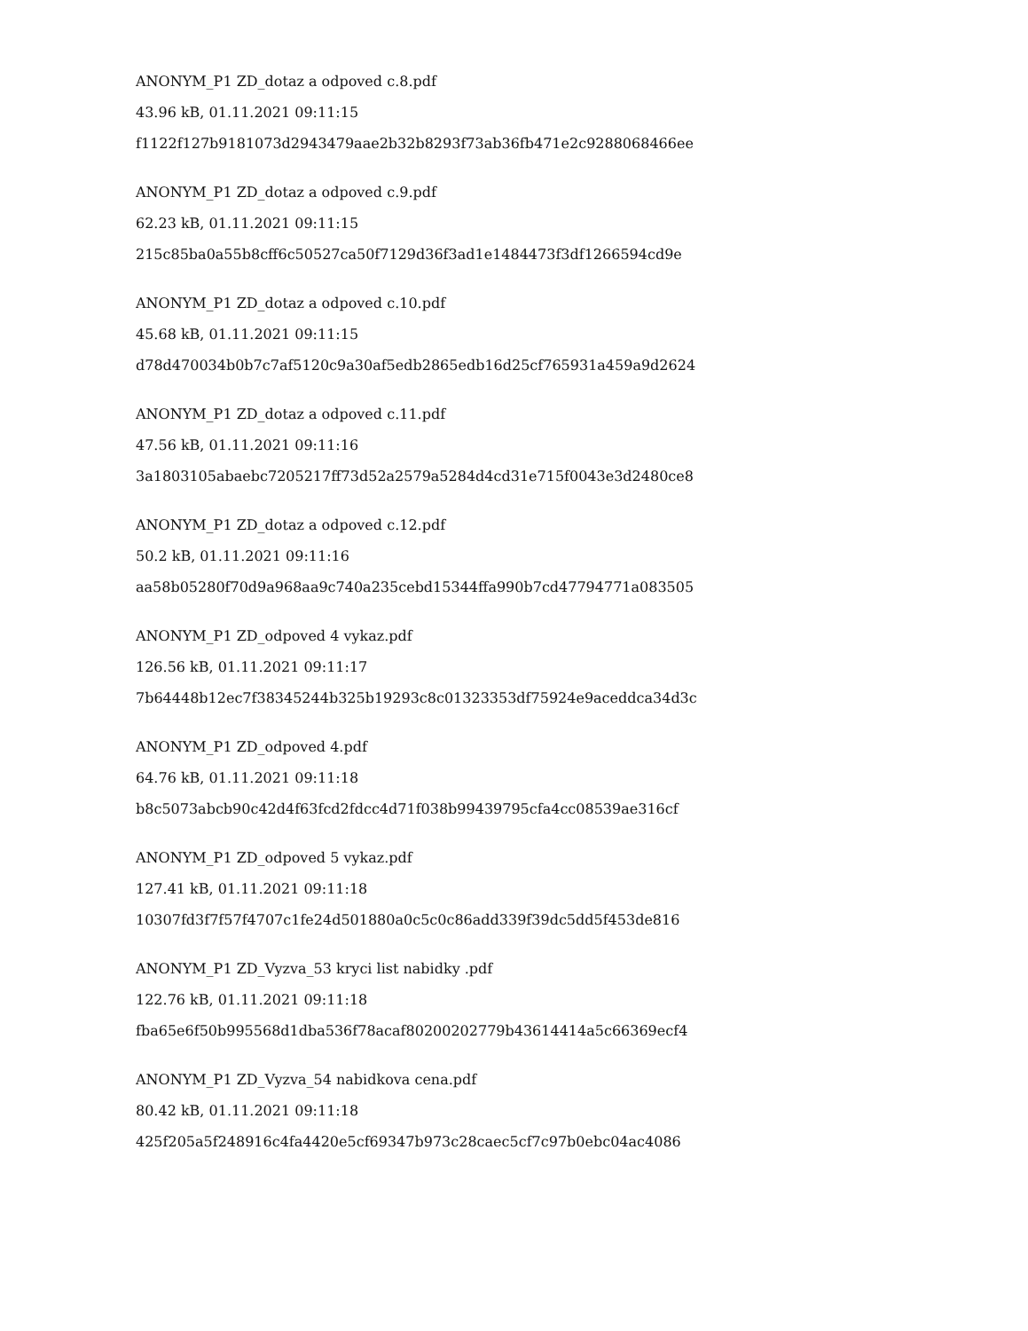ANONYM_P1 ZD_dotaz a odpoved c.8.pdf
43.96 kB, 01.11.2021 09:11:15
f1122f127b9181073d2943479aae2b32b8293f73ab36fb471e2c9288068466ee
ANONYM_P1 ZD_dotaz a odpoved c.9.pdf
62.23 kB, 01.11.2021 09:11:15
215c85ba0a55b8cff6c50527ca50f7129d36f3ad1e1484473f3df1266594cd9e
ANONYM_P1 ZD_dotaz a odpoved c.10.pdf
45.68 kB, 01.11.2021 09:11:15
d78d470034b0b7c7af5120c9a30af5edb2865edb16d25cf765931a459a9d2624
ANONYM_P1 ZD_dotaz a odpoved c.11.pdf
47.56 kB, 01.11.2021 09:11:16
3a1803105abaebc7205217ff73d52a2579a5284d4cd31e715f0043e3d2480ce8
ANONYM_P1 ZD_dotaz a odpoved c.12.pdf
50.2 kB, 01.11.2021 09:11:16
aa58b05280f70d9a968aa9c740a235cebd15344ffa990b7cd47794771a083505
ANONYM_P1 ZD_odpoved 4 vykaz.pdf
126.56 kB, 01.11.2021 09:11:17
7b64448b12ec7f38345244b325b19293c8c01323353df75924e9aceddca34d3c
ANONYM_P1 ZD_odpoved 4.pdf
64.76 kB, 01.11.2021 09:11:18
b8c5073abcb90c42d4f63fcd2fdcc4d71f038b99439795cfa4cc08539ae316cf
ANONYM_P1 ZD_odpoved 5 vykaz.pdf
127.41 kB, 01.11.2021 09:11:18
10307fd3f7f57f4707c1fe24d501880a0c5c0c86add339f39dc5dd5f453de816
ANONYM_P1 ZD_Vyzva_53 kryci list nabidky .pdf
122.76 kB, 01.11.2021 09:11:18
fba65e6f50b995568d1dba536f78acaf80200202779b43614414a5c66369ecf4
ANONYM_P1 ZD_Vyzva_54 nabidkova cena.pdf
80.42 kB, 01.11.2021 09:11:18
425f205a5f248916c4fa4420e5cf69347b973c28caec5cf7c97b0ebc04ac4086